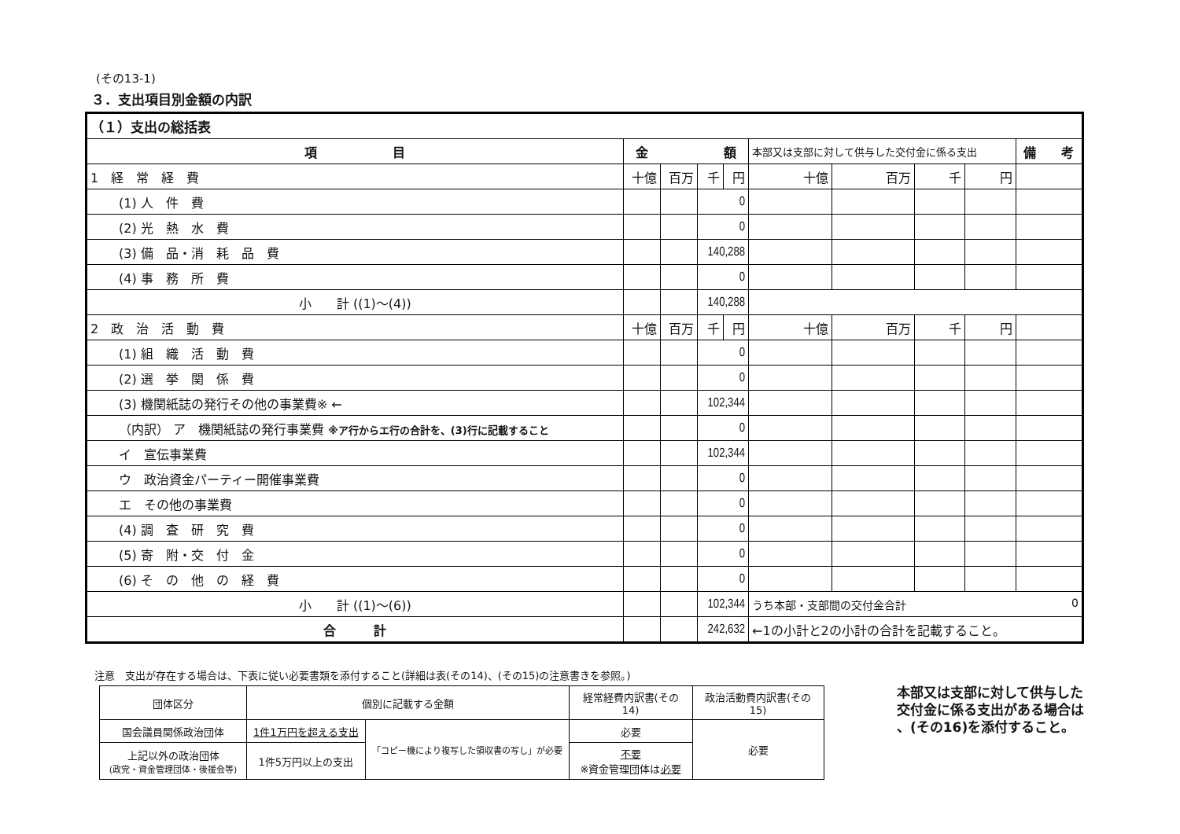(その13-1)
３．支出項目別金額の内訳
| （１）支出の総括表 | | | | | | | | | |
| 項 目 | 金 額 | | | | 本部又は支部に対して供与した交付金に係る支出 | | | | 備 考 |
| 1 経 常 経 費 | 十億 | 百万 | 千 | 円 | 十億 | 百万 | 千 | 円 | |
| (1) 人 件 費 | | | 0 | | | | | | |
| (2) 光 熱 水 費 | | | 0 | | | | | | |
| (3) 備 品・消 耗 品 費 | | | 140,288 | | | | | | |
| (4) 事 務 所 費 | | | 0 | | | | | | |
| 小 計 ((1)～(4)) | | | 140,288 | | | | | | |
| 2 政 治 活 動 費 | 十億 | 百万 | 千 | 円 | 十億 | 百万 | 千 | 円 | |
| (1) 組 織 活 動 費 | | | 0 | | | | | | |
| (2) 選 挙 関 係 費 | | | 0 | | | | | | |
| (3) 機関紙誌の発行その他の事業費※ ← | | | 102,344 | | | | | | |
| （内訳） ア 機関紙誌の発行事業費 ※ア行からエ行の合計を、(3)行に記載すること | | | 0 | | | | | | |
| イ 宣伝事業費 | | | 102,344 | | | | | | |
| ウ 政治資金パーティー開催事業費 | | | 0 | | | | | | |
| エ その他の事業費 | | | 0 | | | | | | |
| (4) 調 査 研 究 費 | | | 0 | | | | | | |
| (5) 寄 附・交 付 金 | | | 0 | | | | | | |
| (6) そ の 他 の 経 費 | | | 0 | | | | | | |
| 小 計 ((1)～(6)) | | | 102,344 | | うち本部・支部間の交付金合計 0 | | | | |
| 合 計 | | | 242,632 | | ←1の小計と2の小計の合計を記載すること。 | | | | |
注意　支出が存在する場合は、下表に従い必要書類を添付すること(詳細は表(その14)、(その15)の注意書きを参照。)
| 団体区分 | 個別に記載する金額 | | 経常経費内訳書(その14) | 政治活動費内訳書(その15) |
| 国会議員関係政治団体 | 1件1万円を超える支出 | 「コピー機により複写した領収書の写し」が必要 | 必要 | 必要 |
| 上記以外の政治団体 (政党・資金管理団体・後援会等) | 1件5万円以上の支出 | | 不要 ※資金管理団体は 必要 | |
本部又は支部に対して供与した
交付金に係る支出がある場合は
、(その16)を添付すること。